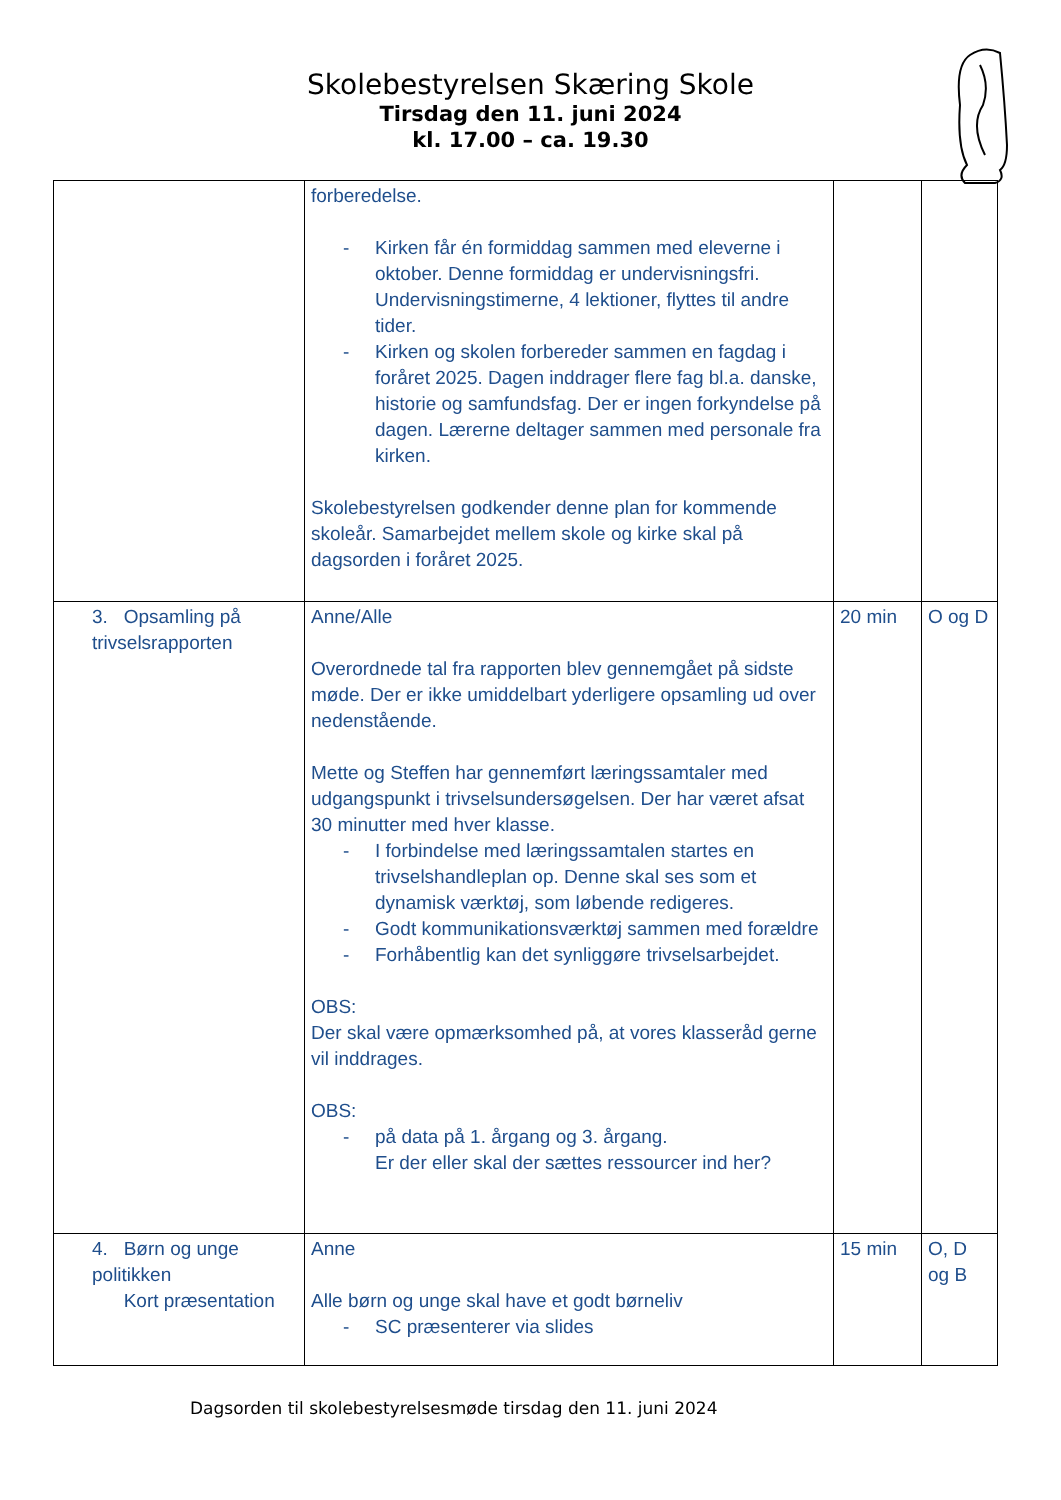Skolebestyrelsen Skæring Skole
Tirsdag den 11. juni 2024
kl. 17.00 – ca. 19.30
| | forberedelse. - Kirken får én formiddag sammen med eleverne i oktober. Denne formiddag er undervisningsfri. Undervisningstimerne, 4 lektioner, flyttes til andre tider. - Kirken og skolen forbereder sammen en fagdag i foråret 2025. Dagen inddrager flere fag bl.a. danske, historie og samfundsfag. Der er ingen forkyndelse på dagen. Lærerne deltager sammen med personale fra kirken. Skolebestyrelsen godkender denne plan for kommende skoleår. Samarbejdet mellem skole og kirke skal på dagsorden i foråret 2025. | | |
| 3. Opsamling på trivselsrapporten | Anne/Alle Overordnede tal fra rapporten blev gennemgået på sidste møde. Der er ikke umiddelbart yderligere opsamling ud over nedenstående. Mette og Steffen har gennemført læringssamtaler med udgangspunkt i trivselsundersøgelsen. Der har været afsat 30 minutter med hver klasse. - I forbindelse med læringssamtalen startes en trivselshandleplan op. Denne skal ses som et dynamisk værktøj, som løbende redigeres. - Godt kommunikationsværktøj sammen med forældre - Forhåbentlig kan det synliggøre trivselsarbejdet. OBS: Der skal være opmærksomhed på, at vores klasseråd gerne vil inddrages. OBS: - på data på 1. årgang og 3. årgang. Er der eller skal der sættes ressourcer ind her? | 20 min | O og D |
| 4. Børn og unge politikken Kort præsentation | Anne Alle børn og unge skal have et godt børneliv - SC præsenterer via slides | 15 min | O, D og B |
Dagsorden til skolebestyrelsesmøde tirsdag den 11. juni 2024